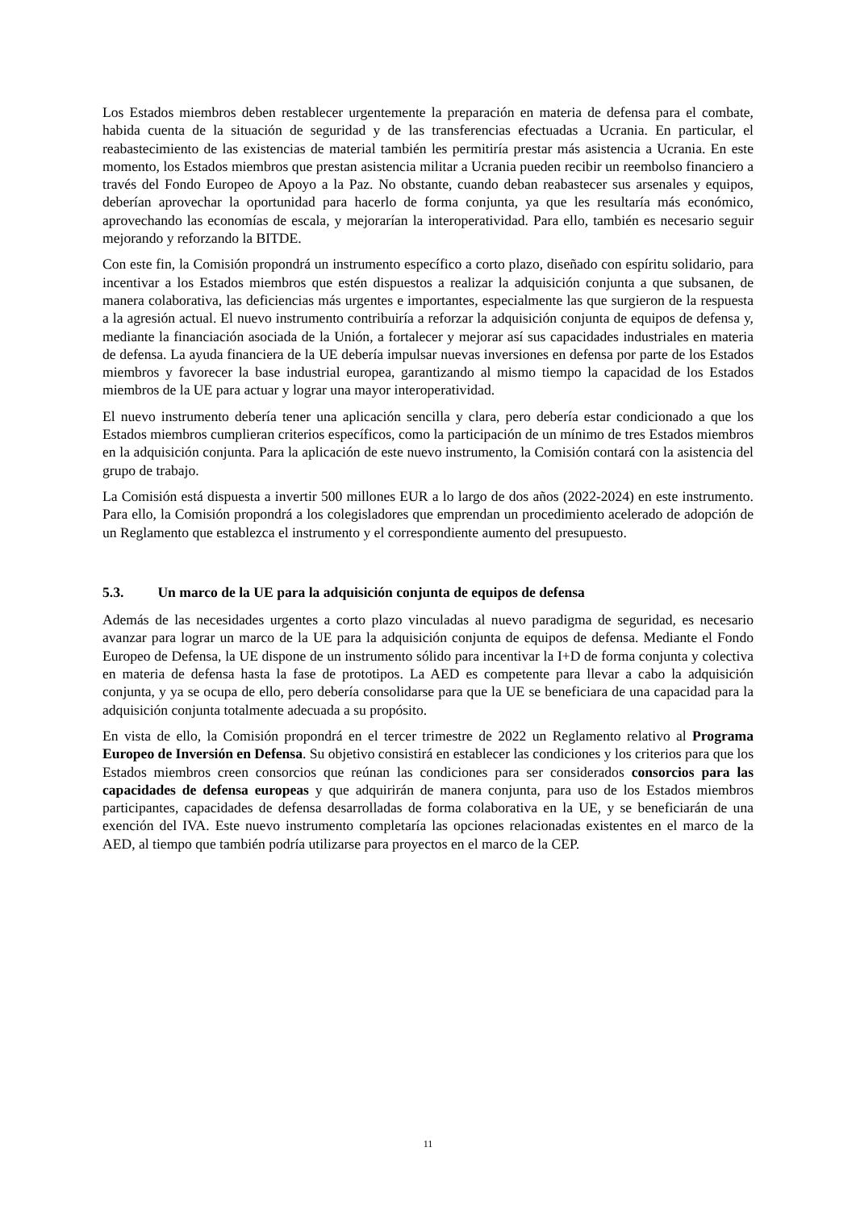Los Estados miembros deben restablecer urgentemente la preparación en materia de defensa para el combate, habida cuenta de la situación de seguridad y de las transferencias efectuadas a Ucrania. En particular, el reabastecimiento de las existencias de material también les permitiría prestar más asistencia a Ucrania. En este momento, los Estados miembros que prestan asistencia militar a Ucrania pueden recibir un reembolso financiero a través del Fondo Europeo de Apoyo a la Paz. No obstante, cuando deban reabastecer sus arsenales y equipos, deberían aprovechar la oportunidad para hacerlo de forma conjunta, ya que les resultaría más económico, aprovechando las economías de escala, y mejorarían la interoperatividad. Para ello, también es necesario seguir mejorando y reforzando la BITDE.
Con este fin, la Comisión propondrá un instrumento específico a corto plazo, diseñado con espíritu solidario, para incentivar a los Estados miembros que estén dispuestos a realizar la adquisición conjunta a que subsanen, de manera colaborativa, las deficiencias más urgentes e importantes, especialmente las que surgieron de la respuesta a la agresión actual. El nuevo instrumento contribuiría a reforzar la adquisición conjunta de equipos de defensa y, mediante la financiación asociada de la Unión, a fortalecer y mejorar así sus capacidades industriales en materia de defensa. La ayuda financiera de la UE debería impulsar nuevas inversiones en defensa por parte de los Estados miembros y favorecer la base industrial europea, garantizando al mismo tiempo la capacidad de los Estados miembros de la UE para actuar y lograr una mayor interoperatividad.
El nuevo instrumento debería tener una aplicación sencilla y clara, pero debería estar condicionado a que los Estados miembros cumplieran criterios específicos, como la participación de un mínimo de tres Estados miembros en la adquisición conjunta. Para la aplicación de este nuevo instrumento, la Comisión contará con la asistencia del grupo de trabajo.
La Comisión está dispuesta a invertir 500 millones EUR a lo largo de dos años (2022-2024) en este instrumento. Para ello, la Comisión propondrá a los colegisladores que emprendan un procedimiento acelerado de adopción de un Reglamento que establezca el instrumento y el correspondiente aumento del presupuesto.
5.3. Un marco de la UE para la adquisición conjunta de equipos de defensa
Además de las necesidades urgentes a corto plazo vinculadas al nuevo paradigma de seguridad, es necesario avanzar para lograr un marco de la UE para la adquisición conjunta de equipos de defensa. Mediante el Fondo Europeo de Defensa, la UE dispone de un instrumento sólido para incentivar la I+D de forma conjunta y colectiva en materia de defensa hasta la fase de prototipos. La AED es competente para llevar a cabo la adquisición conjunta, y ya se ocupa de ello, pero debería consolidarse para que la UE se beneficiara de una capacidad para la adquisición conjunta totalmente adecuada a su propósito.
En vista de ello, la Comisión propondrá en el tercer trimestre de 2022 un Reglamento relativo al Programa Europeo de Inversión en Defensa. Su objetivo consistirá en establecer las condiciones y los criterios para que los Estados miembros creen consorcios que reúnan las condiciones para ser considerados consorcios para las capacidades de defensa europeas y que adquirirán de manera conjunta, para uso de los Estados miembros participantes, capacidades de defensa desarrolladas de forma colaborativa en la UE, y se beneficiarán de una exención del IVA. Este nuevo instrumento completaría las opciones relacionadas existentes en el marco de la AED, al tiempo que también podría utilizarse para proyectos en el marco de la CEP.
11